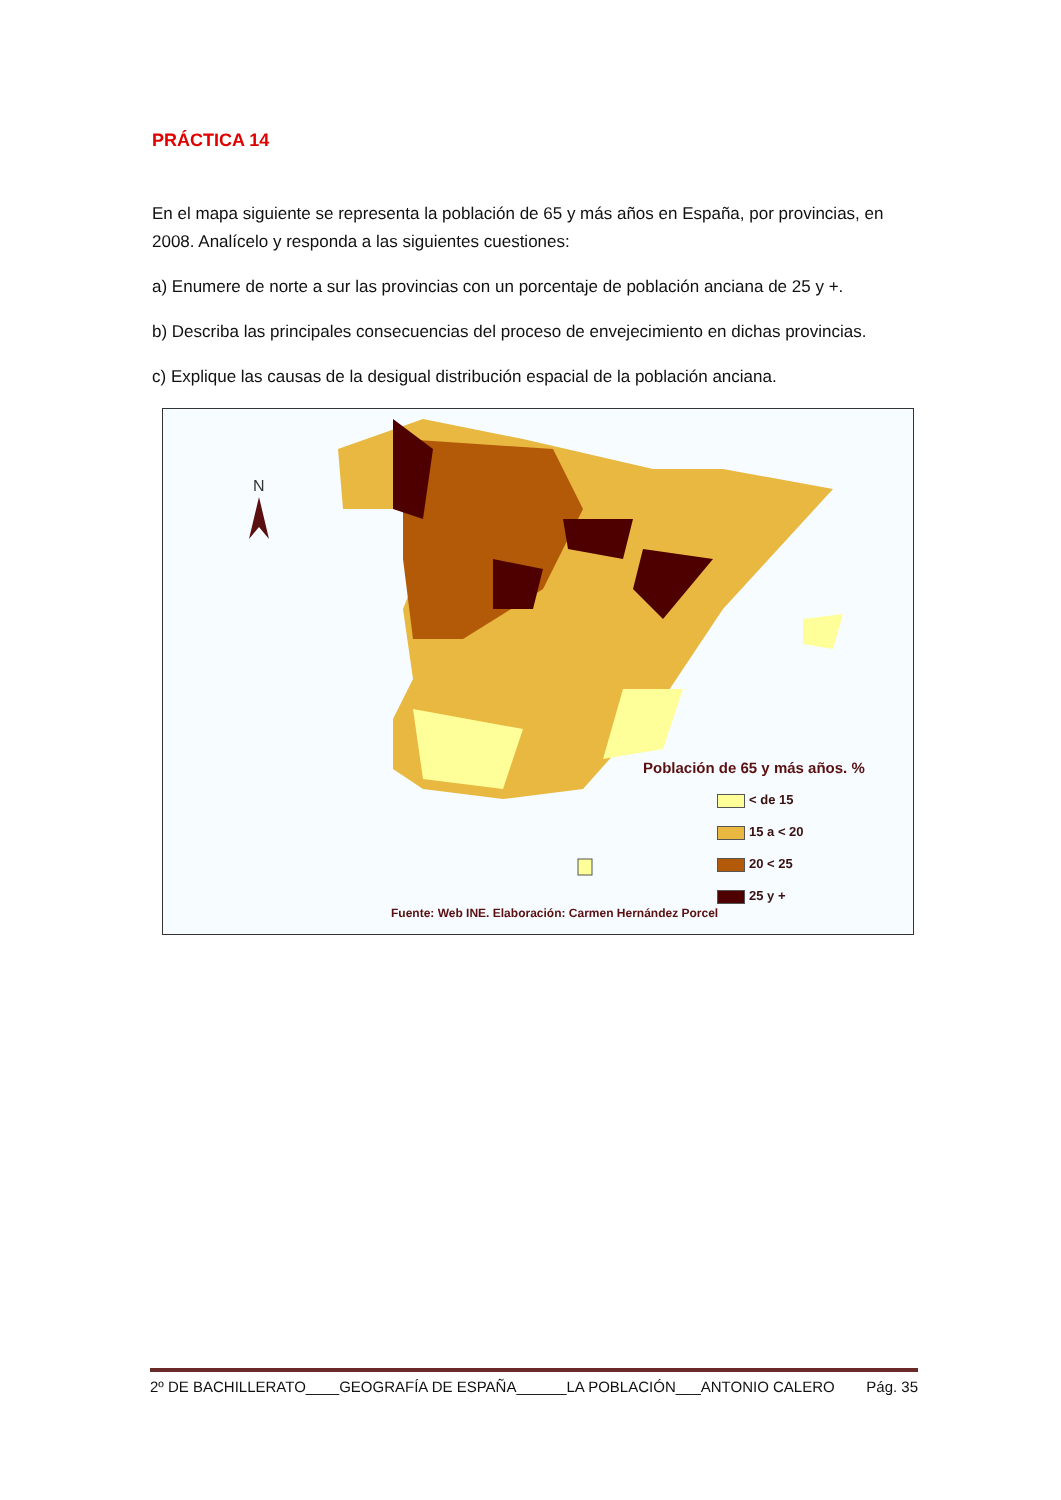PRÁCTICA 14
En el mapa siguiente se representa la población de 65 y más años en España, por provincias, en 2008. Analícelo y responda a las siguientes cuestiones:
a) Enumere de norte a sur las provincias con un porcentaje de población anciana de 25 y +.
b) Describa las principales consecuencias del proceso de envejecimiento en dichas provincias.
c) Explique las causas de la desigual distribución espacial de la población anciana.
N
Población de 65 y más años. %
< de 15
15 a < 20
20 < 25
25 y +
Fuente: Web INE. Elaboración: Carmen Hernández Porcel
2º DE BACHILLERATO____GEOGRAFÍA DE ESPAÑA______LA POBLACIÓN___ANTONIO CALERO Pág. 35